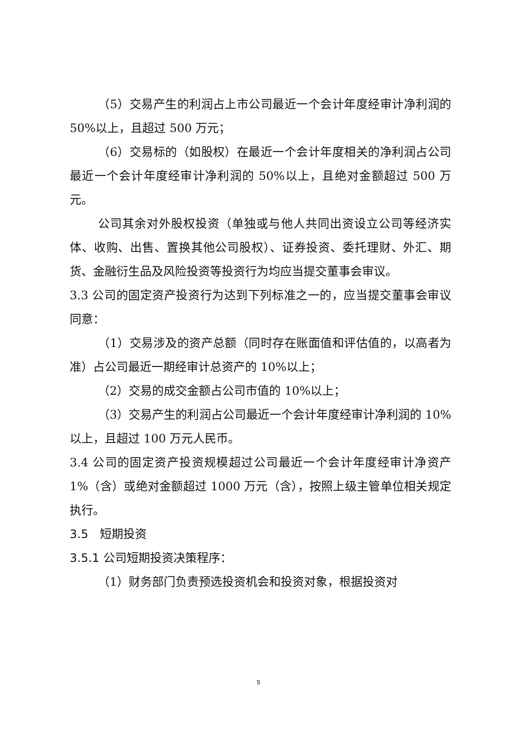（5）交易产生的利润占上市公司最近一个会计年度经审计净利润的 50%以上，且超过 500 万元；
（6）交易标的（如股权）在最近一个会计年度相关的净利润占公司最近一个会计年度经审计净利润的 50%以上，且绝对金额超过 500 万元。
公司其余对外股权投资（单独或与他人共同出资设立公司等经济实体、收购、出售、置换其他公司股权）、证券投资、委托理财、外汇、期货、金融衍生品及风险投资等投资行为均应当提交董事会审议。
3.3 公司的固定资产投资行为达到下列标准之一的，应当提交董事会审议同意：
（1）交易涉及的资产总额（同时存在账面值和评估值的，以高者为准）占公司最近一期经审计总资产的 10%以上；
（2）交易的成交金额占公司市值的 10%以上；
（3）交易产生的利润占公司最近一个会计年度经审计净利润的 10%以上，且超过 100 万元人民币。
3.4 公司的固定资产投资规模超过公司最近一个会计年度经审计净资产 1%（含）或绝对金额超过 1000 万元（含），按照上级主管单位相关规定执行。
3.5　短期投资
3.5.1 公司短期投资决策程序：
（1）财务部门负责预选投资机会和投资对象，根据投资对
5